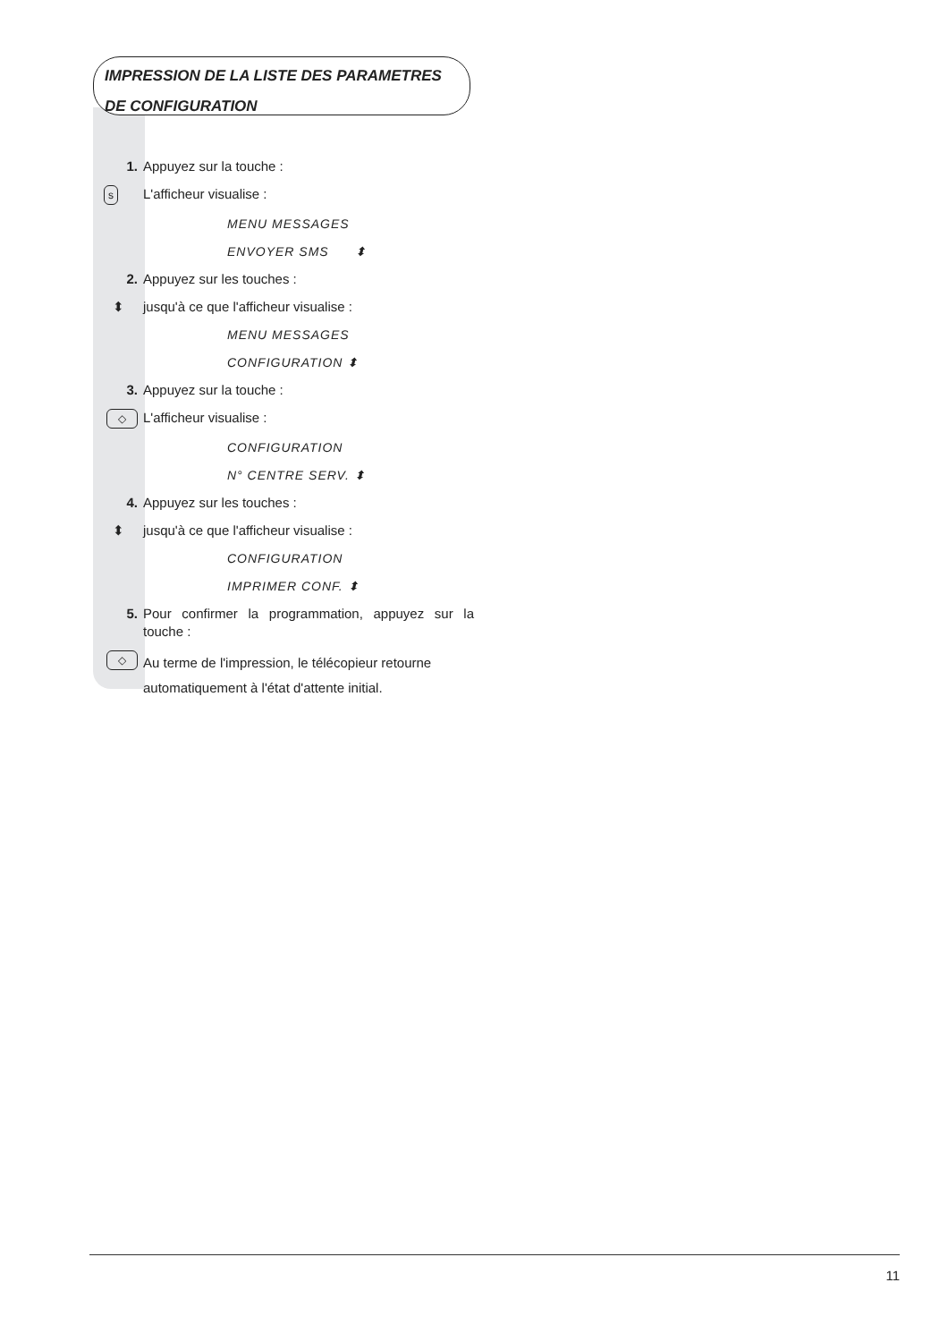IMPRESSION DE LA LISTE DES PARAMETRES
DE CONFIGURATION
1. Appuyez sur la touche :
s
L'afficheur visualise :
MENU MESSAGES
ENVOYER SMS ⬍
2. Appuyez sur les touches :
⬍ jusqu'à ce que l'afficheur visualise :
MENU MESSAGES
CONFIGURATION ⬍
3. Appuyez sur la touche :
◇
L'afficheur visualise :
CONFIGURATION
N° CENTRE SERV. ⬍
4. Appuyez sur les touches :
⬍ jusqu'à ce que l'afficheur visualise :
CONFIGURATION
IMPRIMER CONF. ⬍
5. Pour confirmer la programmation, appuyez sur la touche :
◇
Au terme de l'impression, le télécopieur retourne automatiquement à l'état d'attente initial.
11